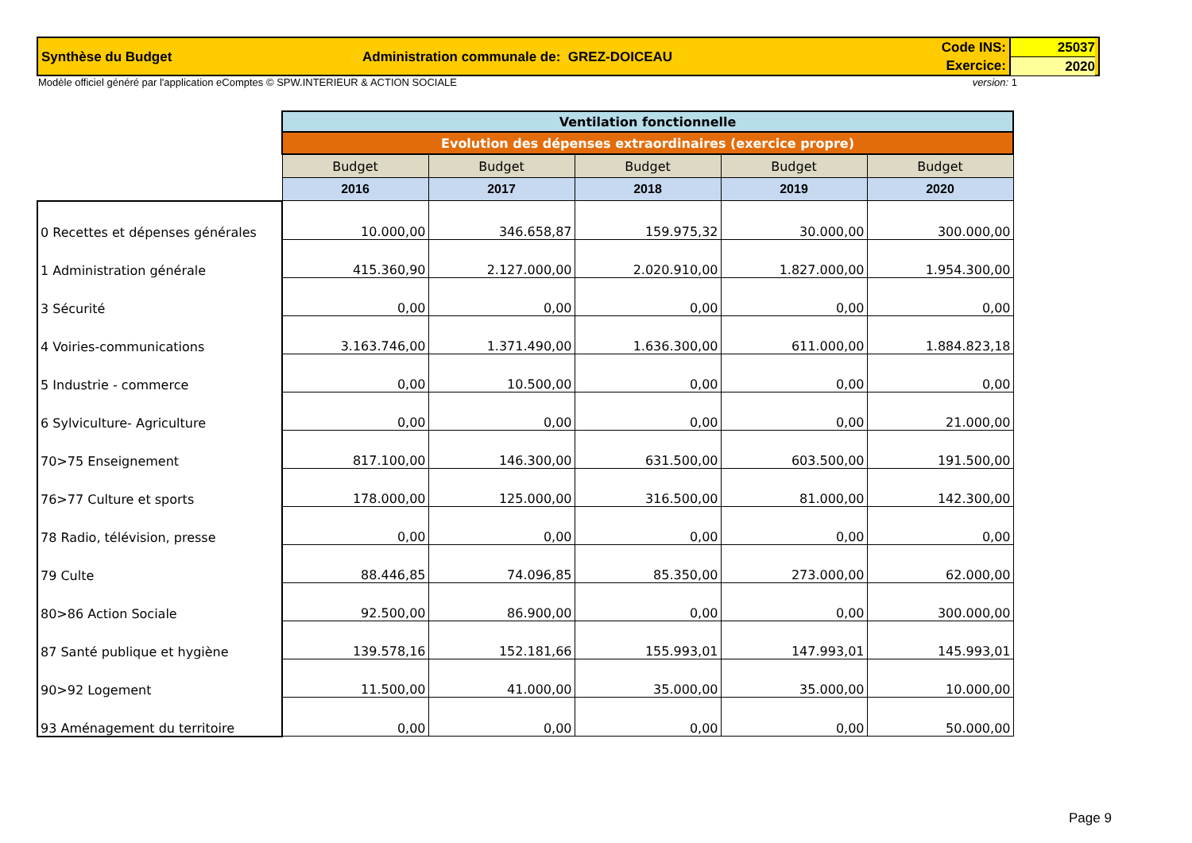Synthèse du Budget Administration communale de: GREZ-DOICEAU
Code INS:
Exercice:
25037
2020
Modèle officiel généré par l'application eComptes © SPW.INTERIEUR & ACTION SOCIALE version: 1
| | Ventilation fonctionnelle | | | | |
| | Evolution des dépenses extraordinaires (exercice propre) | | | | |
| | Budget | Budget | Budget | Budget | Budget |
| | 2016 | 2017 | 2018 | 2019 | 2020 |
| 0 Recettes et dépenses générales | 10.000,00 | 346.658,87 | 159.975,32 | 30.000,00 | 300.000,00 |
| 1 Administration générale | 415.360,90 | 2.127.000,00 | 2.020.910,00 | 1.827.000,00 | 1.954.300,00 |
| 3 Sécurité | 0,00 | 0,00 | 0,00 | 0,00 | 0,00 |
| 4 Voiries-communications | 3.163.746,00 | 1.371.490,00 | 1.636.300,00 | 611.000,00 | 1.884.823,18 |
| 5 Industrie - commerce | 0,00 | 10.500,00 | 0,00 | 0,00 | 0,00 |
| 6 Sylviculture- Agriculture | 0,00 | 0,00 | 0,00 | 0,00 | 21.000,00 |
| 70>75 Enseignement | 817.100,00 | 146.300,00 | 631.500,00 | 603.500,00 | 191.500,00 |
| 76>77 Culture et sports | 178.000,00 | 125.000,00 | 316.500,00 | 81.000,00 | 142.300,00 |
| 78 Radio, télévision, presse | 0,00 | 0,00 | 0,00 | 0,00 | 0,00 |
| 79 Culte | 88.446,85 | 74.096,85 | 85.350,00 | 273.000,00 | 62.000,00 |
| 80>86 Action Sociale | 92.500,00 | 86.900,00 | 0,00 | 0,00 | 300.000,00 |
| 87 Santé publique et hygiène | 139.578,16 | 152.181,66 | 155.993,01 | 147.993,01 | 145.993,01 |
| 90>92 Logement | 11.500,00 | 41.000,00 | 35.000,00 | 35.000,00 | 10.000,00 |
| 93 Aménagement du territoire | 0,00 | 0,00 | 0,00 | 0,00 | 50.000,00 |
Page 9